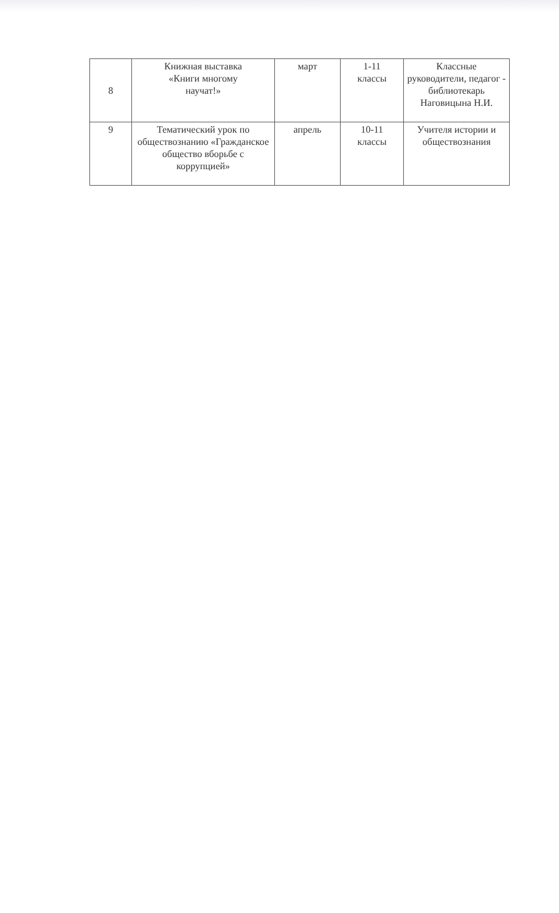| 8 | Книжная выставка «Книги многому научат!» | март | 1-11 классы | Классные руководители, педагог - библиотекарь Наговицына Н.И. |
| 9 | Тематический урок по обществознанию «Гражданское общество вборьбе с коррупцией» | апрель | 10-11 классы | Учителя истории и обществознания |